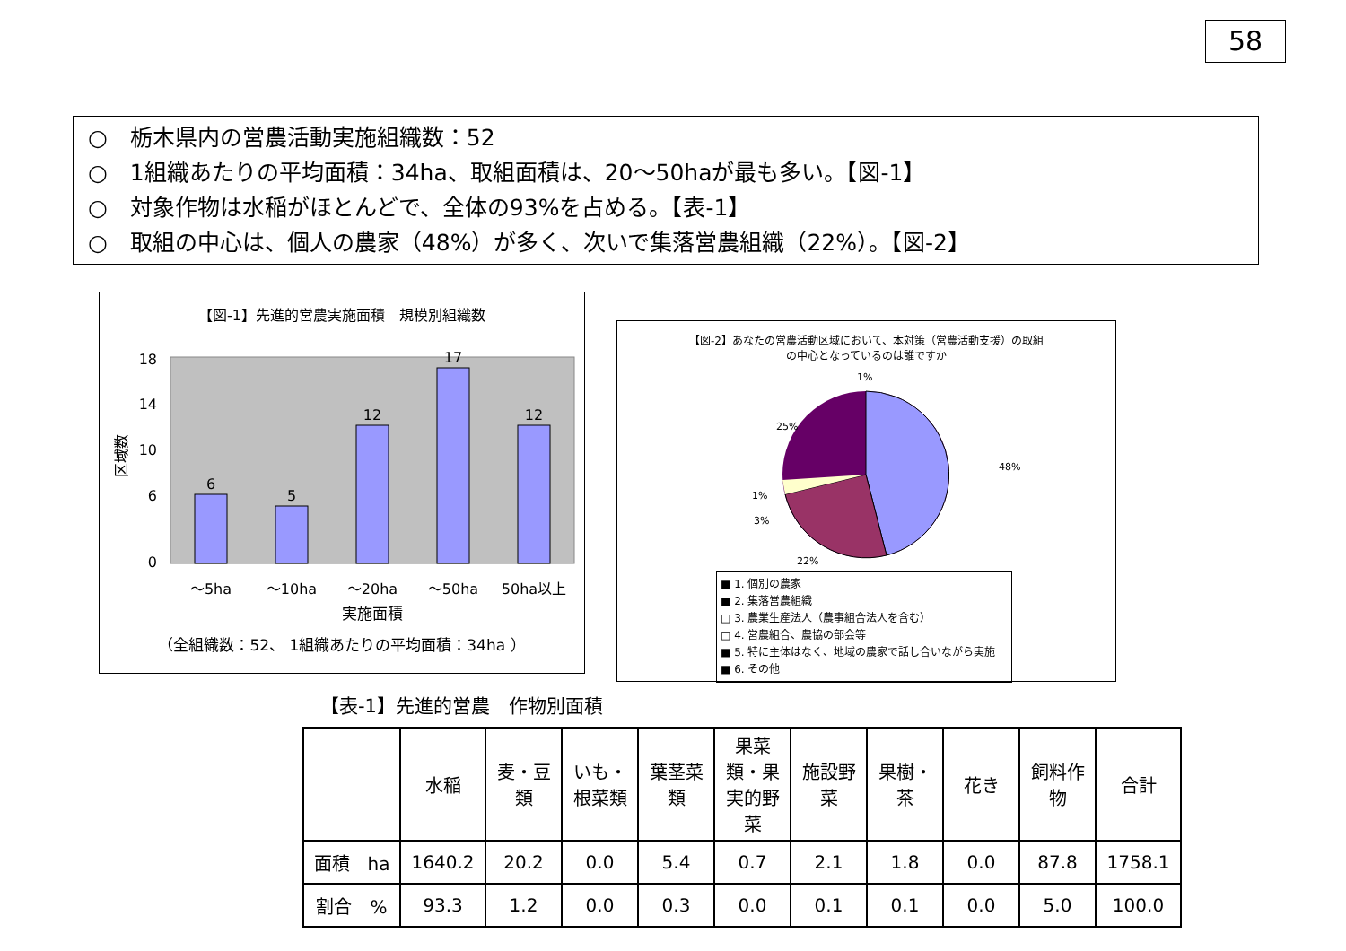58
○　栃木県内の営農活動実施組織数：52
○　1組織あたりの平均面積：34ha、取組面積は、20～50haが最も多い。【図-1】
○　対象作物は水稲がほとんどで、全体の93%を占める。【表-1】
○　取組の中心は、個人の農家（48%）が多く、次いで集落営農組織（22%）。【図-2】
【図-1】先進的営農実施面積　規模別組織数
6
5
12
17
12
～5ha
～10ha
～20ha
～50ha
50ha以上
18
14
10
6
0
区域数
実施面積
（全組織数：52、 1組織あたりの平均面積：34ha ）
【図-2】あなたの営農活動区域において、本対策（営農活動支援）の取組
の中心となっているのは誰ですか
48%
22%
25%
1%
1%
3%
■ 1. 個別の農家
■ 2. 集落営農組織
□ 3. 農業生産法人（農事組合法人を含む）
□ 4. 営農組合、農協の部会等
■ 5. 特に主体はなく、地域の農家で話し合いながら実施
■ 6. その他
【表-1】先進的営農　作物別面積
| | 水稲 | 麦・豆類 | いも・根菜類 | 葉茎菜類 | 果菜類・果実的野菜 | 施設野菜 | 果樹・茶 | 花き | 飼料作物 | 合計 |
| --- | --- | --- | --- | --- | --- | --- | --- | --- | --- | --- |
| 面積 ha | 1640.2 | 20.2 | 0.0 | 5.4 | 0.7 | 2.1 | 1.8 | 0.0 | 87.8 | 1758.1 |
| 割合 % | 93.3 | 1.2 | 0.0 | 0.3 | 0.0 | 0.1 | 0.1 | 0.0 | 5.0 | 100.0 |